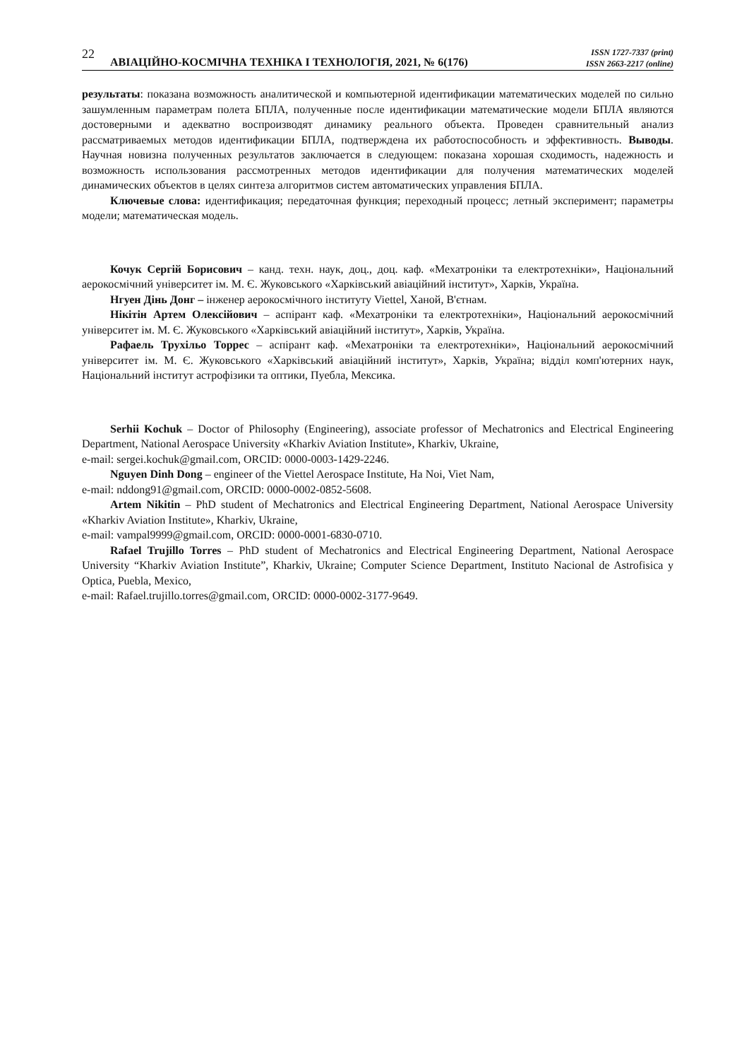22 АВІАЦІЙНО-КОСМІЧНА ТЕХНІКА І ТЕХНОЛОГІЯ, 2021, № 6(176) ISSN 1727-7337 (print)
ISSN 2663-2217 (online)
результаты: показана возможность аналитической и компьютерной идентификации математических моделей по сильно зашумленным параметрам полета БПЛА, полученные после идентификации математические модели БПЛА являются достоверными и адекватно воспроизводят динамику реального объекта. Проведен сравнительный анализ рассматриваемых методов идентификации БПЛА, подтверждена их работоспособность и эффективность. Выводы. Научная новизна полученных результатов заключается в следующем: показана хорошая сходимость, надежность и возможность использования рассмотренных методов идентификации для получения математических моделей динамических объектов в целях синтеза алгоритмов систем автоматических управления БПЛА.
Ключевые слова: идентификация; передаточная функция; переходный процесс; летный эксперимент; параметры модели; математическая модель.
Кочук Сергій Борисович – канд. техн. наук, доц., доц. каф. «Мехатроніки та електротехніки», Національний аерокосмічний університет ім. М. Є. Жуковського «Харківський авіаційний інститут», Харків, Україна.
Нгуен Дінь Донг – інженер аерокосмічного інституту Viettel, Ханой, В'єтнам.
Нікітін Артем Олексійович – аспірант каф. «Мехатроніки та електротехніки», Національний аерокосмічний університет ім. М. Є. Жуковського «Харківський авіаційний інститут», Харків, Україна.
Рафаель Трухільо Торрес – аспірант каф. «Мехатроніки та електротехніки», Національний аерокосмічний університет ім. М. Є. Жуковського «Харківський авіаційний інститут», Харків, Україна; відділ комп'ютерних наук, Національний інститут астрофізики та оптики, Пуебла, Мексика.
Serhii Kochuk – Doctor of Philosophy (Engineering), associate professor of Mechatronics and Electrical Engineering Department, National Aerospace University «Kharkiv Aviation Institute», Kharkiv, Ukraine,
e-mail: sergei.kochuk@gmail.com, ORCID: 0000-0003-1429-2246.
Nguyen Dinh Dong – engineer of the Viettel Aerospace Institute, Ha Noi, Viet Nam,
e-mail: nddong91@gmail.com, ORCID: 0000-0002-0852-5608.
Artem Nikitin – PhD student of Mechatronics and Electrical Engineering Department, National Aerospace University «Kharkiv Aviation Institute», Kharkiv, Ukraine,
e-mail: vampal9999@gmail.com, ORCID: 0000-0001-6830-0710.
Rafael Trujillo Torres – PhD student of Mechatronics and Electrical Engineering Department, National Aerospace University “Kharkiv Aviation Institute”, Kharkiv, Ukraine; Computer Science Department, Instituto Nacional de Astrofisica y Optica, Puebla, Mexico,
e-mail: Rafael.trujillo.torres@gmail.com, ORCID: 0000-0002-3177-9649.